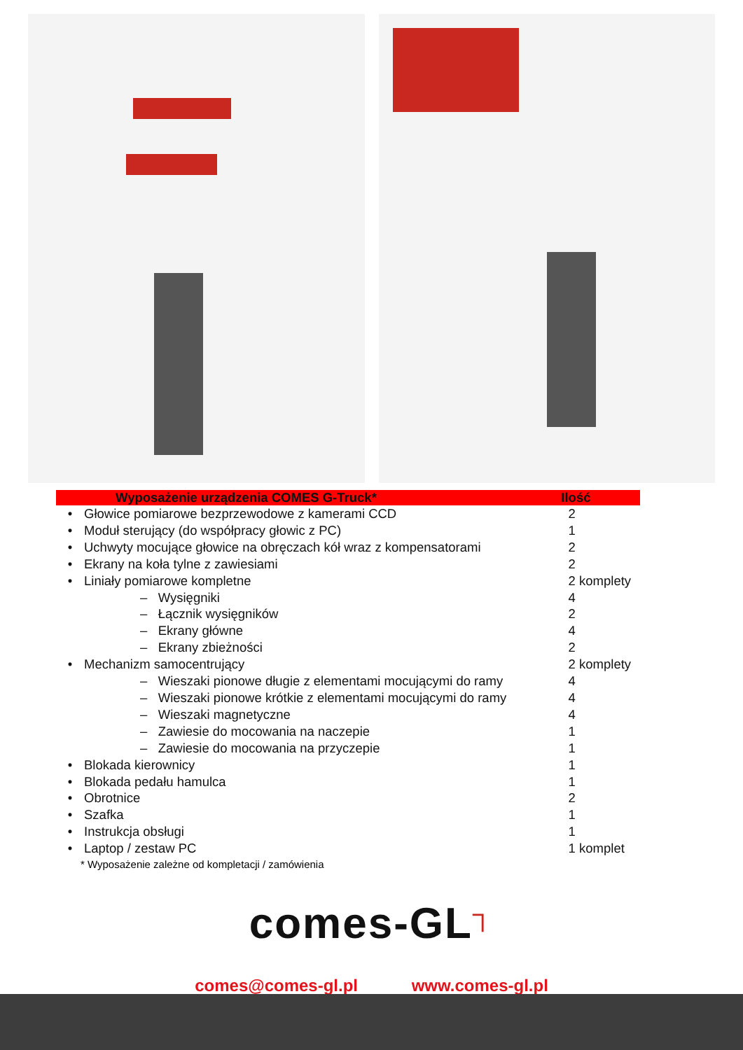| | Wyposażenie urządzenia COMES G-Truck* | Ilość |
| --- | --- | --- |
| • | Głowice pomiarowe bezprzewodowe z kamerami CCD | 2 |
| • | Moduł sterujący (do współpracy głowic z PC) | 1 |
| • | Uchwyty mocujące głowice na obręczach kół wraz z kompensatorami | 2 |
| • | Ekrany na koła tylne z zawiesiami | 2 |
| • | Liniały pomiarowe kompletne | 2 komplety |
| | – Wysięgniki | 4 |
| | – Łącznik wysięgników | 2 |
| | – Ekrany główne | 4 |
| | – Ekrany zbieżności | 2 |
| • | Mechanizm samocentrujący | 2 komplety |
| | – Wieszaki pionowe długie z elementami mocującymi do ramy | 4 |
| | – Wieszaki pionowe krótkie z elementami mocującymi do ramy | 4 |
| | – Wieszaki magnetyczne | 4 |
| | – Zawiesie do mocowania na naczepie | 1 |
| | – Zawiesie do mocowania na przyczepie | 1 |
| • | Blokada kierownicy | 1 |
| • | Blokada pedału hamulca | 1 |
| • | Obrotnice | 2 |
| • | Szafka | 1 |
| • | Instrukcja obsługi | 1 |
| • | Laptop / zestaw PC | 1 komplet |
* Wyposażenie zależne od kompletacji / zamówienia
comes-GL┐
comes@comes-gl.pl www.comes-gl.pl